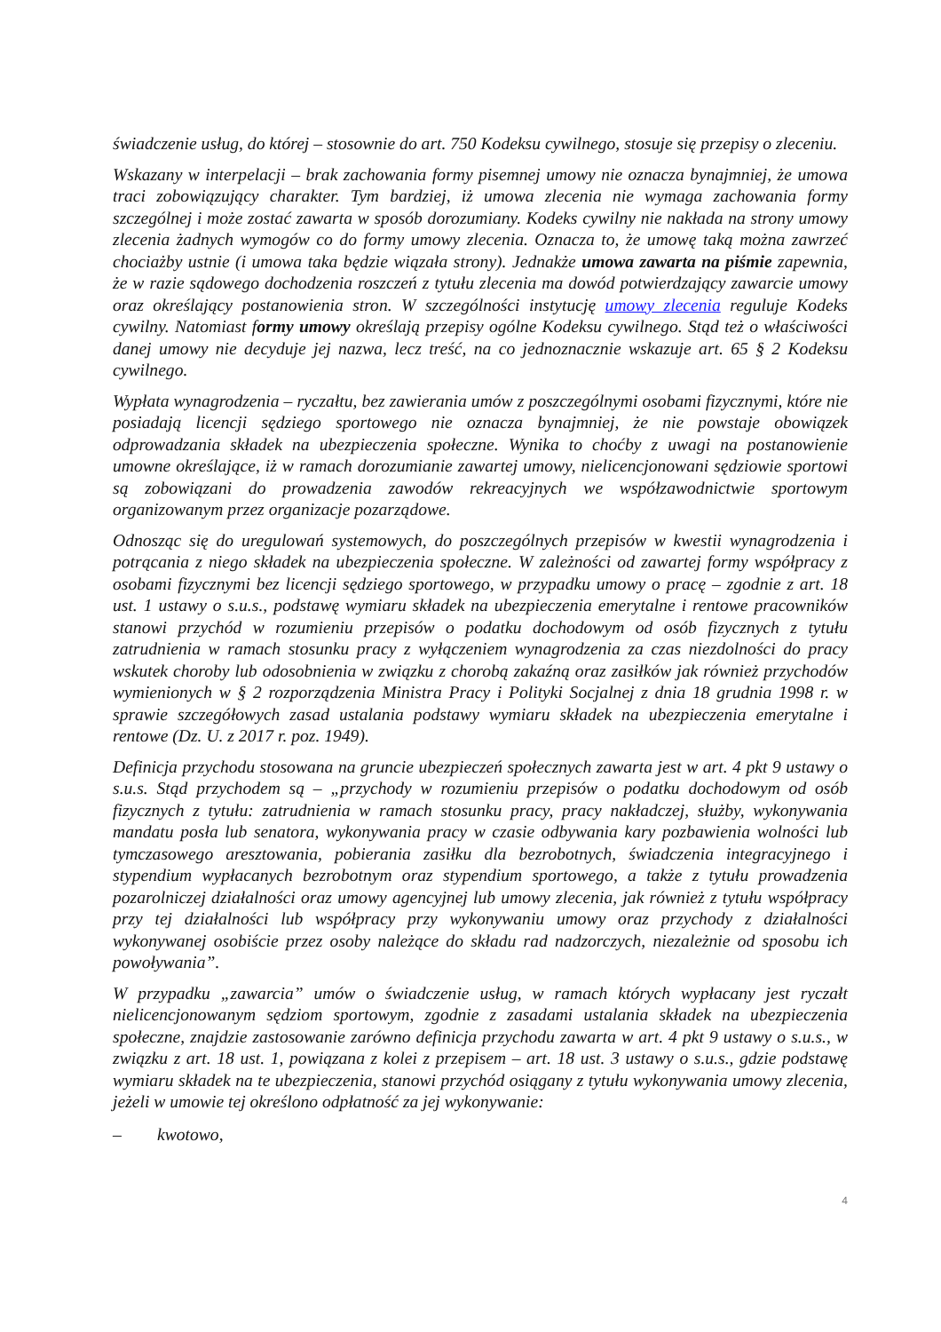świadczenie usług, do której – stosownie do art. 750 Kodeksu cywilnego, stosuje się przepisy o zleceniu.
Wskazany w interpelacji – brak zachowania formy pisemnej umowy nie oznacza bynajmniej, że umowa traci zobowiązujący charakter. Tym bardziej, iż umowa zlecenia nie wymaga zachowania formy szczególnej i może zostać zawarta w sposób dorozumiany. Kodeks cywilny nie nakłada na strony umowy zlecenia żadnych wymogów co do formy umowy zlecenia. Oznacza to, że umowę taką można zawrzeć chociażby ustnie (i umowa taka będzie wiązała strony). Jednakże umowa zawarta na piśmie zapewnia, że w razie sądowego dochodzenia roszczeń z tytułu zlecenia ma dowód potwierdzający zawarcie umowy oraz określający postanowienia stron. W szczególności instytucję umowy zlecenia reguluje Kodeks cywilny. Natomiast formy umowy określają przepisy ogólne Kodeksu cywilnego. Stąd też o właściwości danej umowy nie decyduje jej nazwa, lecz treść, na co jednoznacznie wskazuje art. 65 § 2 Kodeksu cywilnego.
Wypłata wynagrodzenia – ryczałtu, bez zawierania umów z poszczególnymi osobami fizycznymi, które nie posiadają licencji sędziego sportowego nie oznacza bynajmniej, że nie powstaje obowiązek odprowadzania składek na ubezpieczenia społeczne. Wynika to choćby z uwagi na postanowienie umowne określające, iż w ramach dorozumianie zawartej umowy, nielicencjonowani sędziowie sportowi są zobowiązani do prowadzenia zawodów rekreacyjnych we współzawodnictwie sportowym organizowanym przez organizacje pozarządowe.
Odnosząc się do uregulowań systemowych, do poszczególnych przepisów w kwestii wynagrodzenia i potrącania z niego składek na ubezpieczenia społeczne. W zależności od zawartej formy współpracy z osobami fizycznymi bez licencji sędziego sportowego, w przypadku umowy o pracę – zgodnie z art. 18 ust. 1 ustawy o s.u.s., podstawę wymiaru składek na ubezpieczenia emerytalne i rentowe pracowników stanowi przychód w rozumieniu przepisów o podatku dochodowym od osób fizycznych z tytułu zatrudnienia w ramach stosunku pracy z wyłączeniem wynagrodzenia za czas niezdolności do pracy wskutek choroby lub odosobnienia w związku z chorobą zakaźną oraz zasiłków jak również przychodów wymienionych w § 2 rozporządzenia Ministra Pracy i Polityki Socjalnej z dnia 18 grudnia 1998 r. w sprawie szczegółowych zasad ustalania podstawy wymiaru składek na ubezpieczenia emerytalne i rentowe (Dz. U. z 2017 r. poz. 1949).
Definicja przychodu stosowana na gruncie ubezpieczeń społecznych zawarta jest w art. 4 pkt 9 ustawy o s.u.s. Stąd przychodem są – „przychody w rozumieniu przepisów o podatku dochodowym od osób fizycznych z tytułu: zatrudnienia w ramach stosunku pracy, pracy nakładczej, służby, wykonywania mandatu posła lub senatora, wykonywania pracy w czasie odbywania kary pozbawienia wolności lub tymczasowego aresztowania, pobierania zasiłku dla bezrobotnych, świadczenia integracyjnego i stypendium wypłacanych bezrobotnym oraz stypendium sportowego, a także z tytułu prowadzenia pozarolniczej działalności oraz umowy agencyjnej lub umowy zlecenia, jak również z tytułu współpracy przy tej działalności lub współpracy przy wykonywaniu umowy oraz przychody z działalności wykonywanej osobiście przez osoby należące do składu rad nadzorczych, niezależnie od sposobu ich powoływania”.
W przypadku „zawarcia” umów o świadczenie usług, w ramach których wypłacany jest ryczałt nielicencjonowanym sędziom sportowym, zgodnie z zasadami ustalania składek na ubezpieczenia społeczne, znajdzie zastosowanie zarówno definicja przychodu zawarta w art. 4 pkt 9 ustawy o s.u.s., w związku z art. 18 ust. 1, powiązana z kolei z przepisem – art. 18 ust. 3 ustawy o s.u.s., gdzie podstawę wymiaru składek na te ubezpieczenia, stanowi przychód osiągany z tytułu wykonywania umowy zlecenia, jeżeli w umowie tej określono odpłatność za jej wykonywanie:
– kwotowo,
4